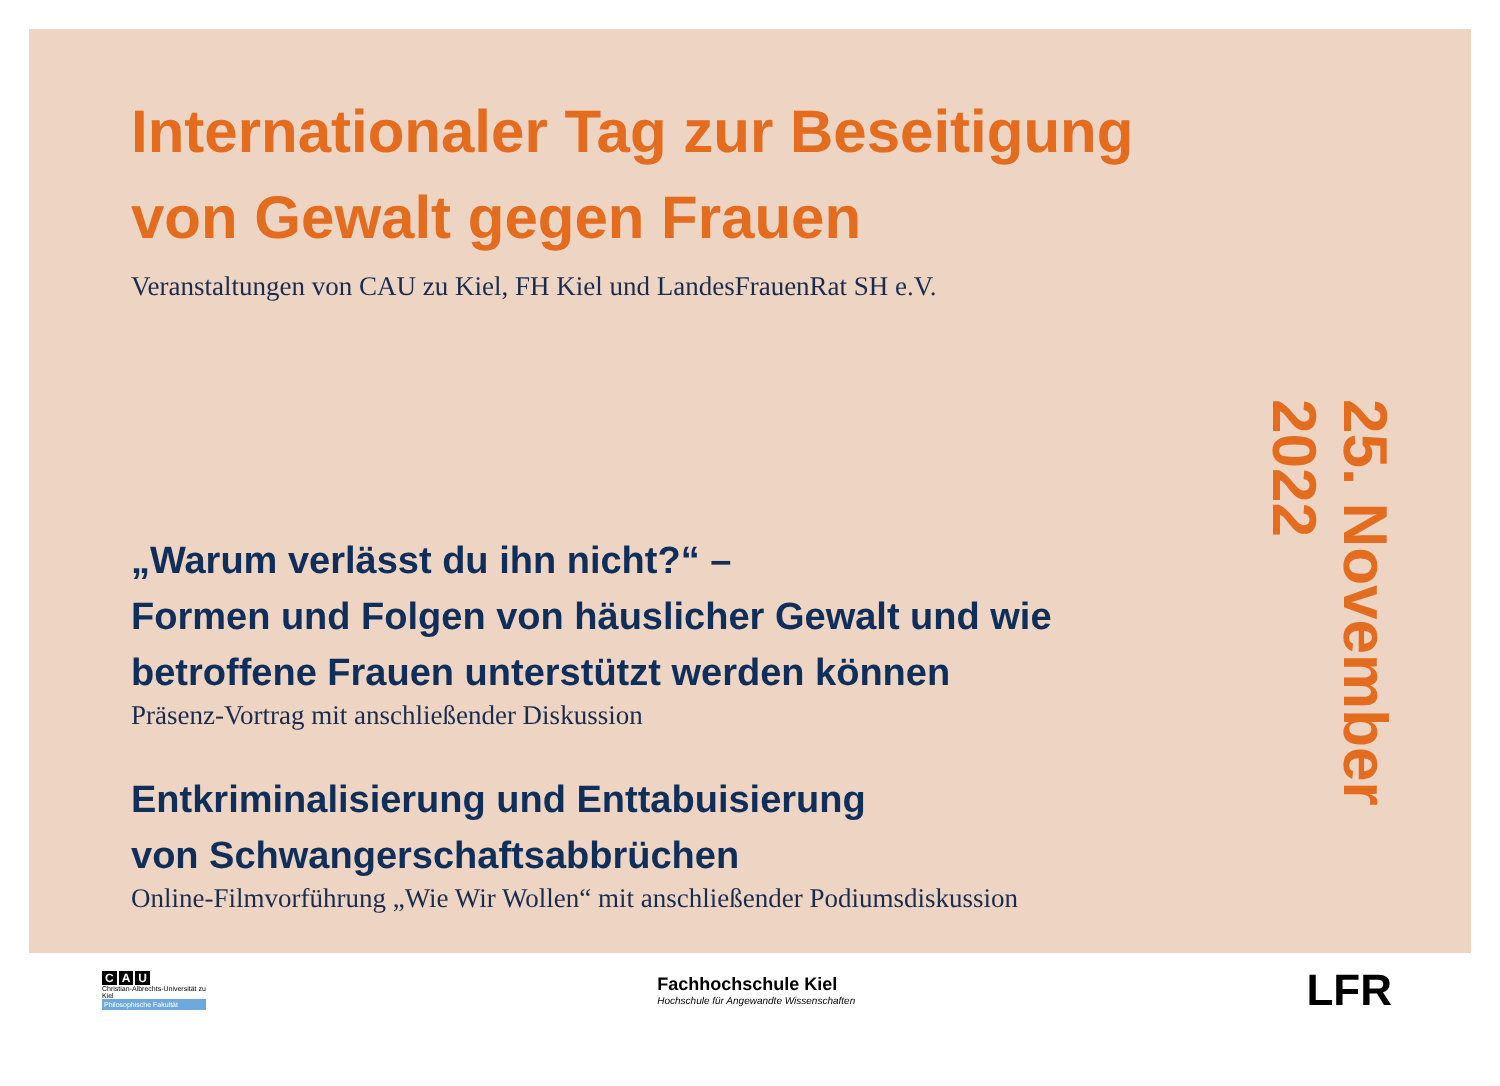Internationaler Tag zur Beseitigung
von Gewalt gegen Frauen
Veranstaltungen von CAU zu Kiel, FH Kiel und LandesFrauenRat SH e.V.
„Warum verlässt du ihn nicht?“ –
Formen und Folgen von häuslicher Gewalt und wie
betroffene Frauen unterstützt werden können
Präsenz-Vortrag mit anschließender Diskussion
Entkriminalisierung und Enttabuisierung
von Schwangerschaftsabbrüchen
Online-Filmvorführung „Wie Wir Wollen“ mit anschließender Podiumsdiskussion
25. November 2022
C A U
Christian-Albrechts-Universität zu Kiel
Philosophische Fakultät
Fachhochschule Kiel
Hochschule für Angewandte Wissenschaften
LFR